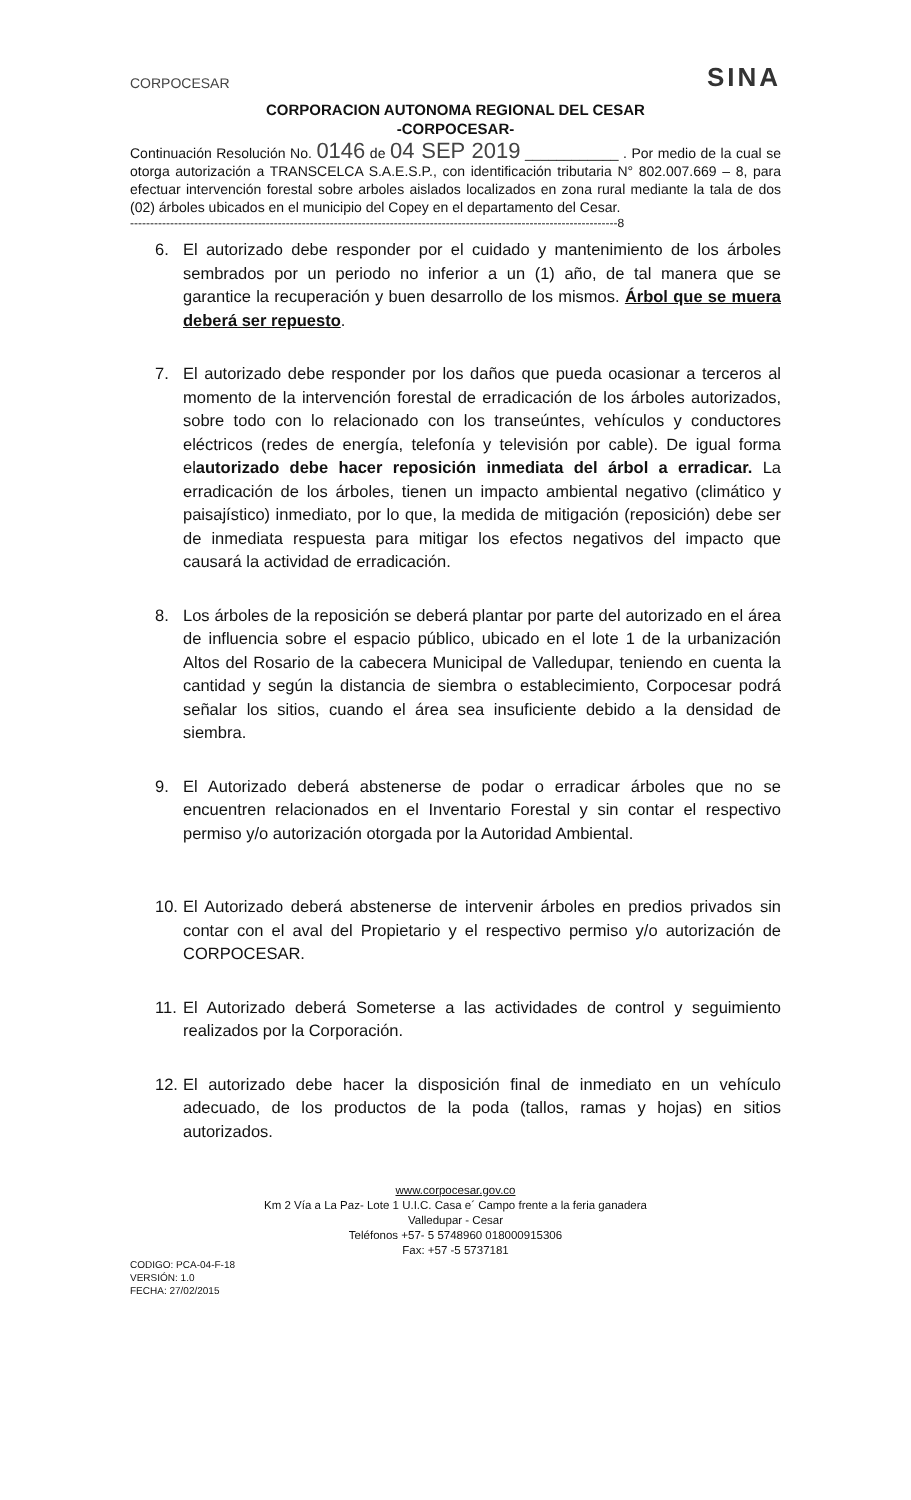CORPOCESAR
SINA
CORPORACION AUTONOMA REGIONAL DEL CESAR
-CORPOCESAR-
Continuación Resolución No. 0146 de 04 SEP 2019 ____________ . Por medio de la cual se otorga autorización a TRANSCELCA S.A.E.S.P., con identificación tributaria N° 802.007.669 – 8, para efectuar intervención forestal sobre arboles aislados localizados en zona rural mediante la tala de dos (02) árboles ubicados en el municipio del Copey en el departamento del Cesar.
--------------------------------------------------------------------------------------------------------------------------8
6. El autorizado debe responder por el cuidado y mantenimiento de los árboles sembrados por un periodo no inferior a un (1) año, de tal manera que se garantice la recuperación y buen desarrollo de los mismos. Árbol que se muera deberá ser repuesto.
7. El autorizado debe responder por los daños que pueda ocasionar a terceros al momento de la intervención forestal de erradicación de los árboles autorizados, sobre todo con lo relacionado con los transeúntes, vehículos y conductores eléctricos (redes de energía, telefonía y televisión por cable). De igual forma elautorizado debe hacer reposición inmediata del árbol a erradicar. La erradicación de los árboles, tienen un impacto ambiental negativo (climático y paisajístico) inmediato, por lo que, la medida de mitigación (reposición) debe ser de inmediata respuesta para mitigar los efectos negativos del impacto que causará la actividad de erradicación.
8. Los árboles de la reposición se deberá plantar por parte del autorizado en el área de influencia sobre el espacio público, ubicado en el lote 1 de la urbanización Altos del Rosario de la cabecera Municipal de Valledupar, teniendo en cuenta la cantidad y según la distancia de siembra o establecimiento, Corpocesar podrá señalar los sitios, cuando el área sea insuficiente debido a la densidad de siembra.
9. El Autorizado deberá abstenerse de podar o erradicar árboles que no se encuentren relacionados en el Inventario Forestal y sin contar el respectivo permiso y/o autorización otorgada por la Autoridad Ambiental.
10. El Autorizado deberá abstenerse de intervenir árboles en predios privados sin contar con el aval del Propietario y el respectivo permiso y/o autorización de CORPOCESAR.
11. El Autorizado deberá Someterse a las actividades de control y seguimiento realizados por la Corporación.
12. El autorizado debe hacer la disposición final de inmediato en un vehículo adecuado, de los productos de la poda (tallos, ramas y hojas) en sitios autorizados.
www.corpocesar.gov.co
Km 2 Vía a La Paz- Lote 1 U.I.C. Casa e´ Campo frente a la feria ganadera
Valledupar - Cesar
Teléfonos +57- 5 5748960 018000915306
Fax: +57 -5 5737181
CODIGO: PCA-04-F-18
VERSIÓN: 1.0
FECHA: 27/02/2015